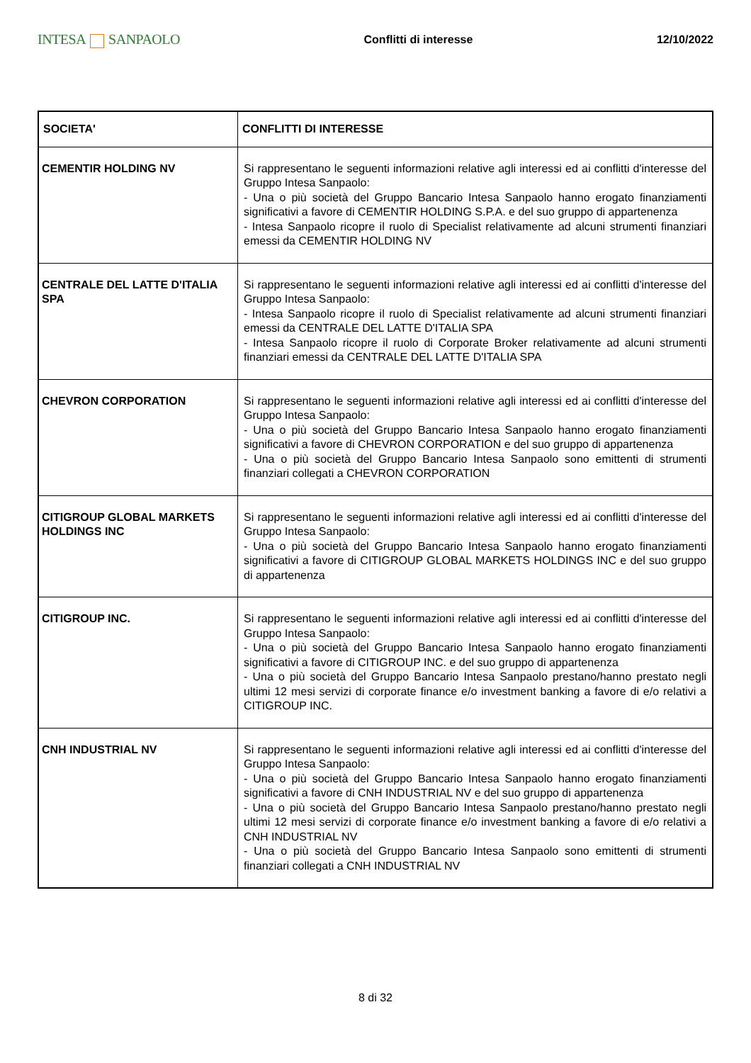INTESA SANPAOLO
Conflitti di interesse 12/10/2022
| SOCIETA' | CONFLITTI DI INTERESSE |
| --- | --- |
| CEMENTIR HOLDING NV | Si rappresentano le seguenti informazioni relative agli interessi ed ai conflitti d'interesse del Gruppo Intesa Sanpaolo: - Una o più società del Gruppo Bancario Intesa Sanpaolo hanno erogato finanziamenti significativi a favore di CEMENTIR HOLDING S.P.A. e del suo gruppo di appartenenza - Intesa Sanpaolo ricopre il ruolo di Specialist relativamente ad alcuni strumenti finanziari emessi da CEMENTIR HOLDING NV |
| CENTRALE DEL LATTE D'ITALIA SPA | Si rappresentano le seguenti informazioni relative agli interessi ed ai conflitti d'interesse del Gruppo Intesa Sanpaolo: - Intesa Sanpaolo ricopre il ruolo di Specialist relativamente ad alcuni strumenti finanziari emessi da CENTRALE DEL LATTE D'ITALIA SPA - Intesa Sanpaolo ricopre il ruolo di Corporate Broker relativamente ad alcuni strumenti finanziari emessi da CENTRALE DEL LATTE D'ITALIA SPA |
| CHEVRON CORPORATION | Si rappresentano le seguenti informazioni relative agli interessi ed ai conflitti d'interesse del Gruppo Intesa Sanpaolo: - Una o più società del Gruppo Bancario Intesa Sanpaolo hanno erogato finanziamenti significativi a favore di CHEVRON CORPORATION e del suo gruppo di appartenenza - Una o più società del Gruppo Bancario Intesa Sanpaolo sono emittenti di strumenti finanziari collegati a CHEVRON CORPORATION |
| CITIGROUP GLOBAL MARKETS HOLDINGS INC | Si rappresentano le seguenti informazioni relative agli interessi ed ai conflitti d'interesse del Gruppo Intesa Sanpaolo: - Una o più società del Gruppo Bancario Intesa Sanpaolo hanno erogato finanziamenti significativi a favore di CITIGROUP GLOBAL MARKETS HOLDINGS INC e del suo gruppo di appartenenza |
| CITIGROUP INC. | Si rappresentano le seguenti informazioni relative agli interessi ed ai conflitti d'interesse del Gruppo Intesa Sanpaolo: - Una o più società del Gruppo Bancario Intesa Sanpaolo hanno erogato finanziamenti significativi a favore di CITIGROUP INC. e del suo gruppo di appartenenza - Una o più società del Gruppo Bancario Intesa Sanpaolo prestano/hanno prestato negli ultimi 12 mesi servizi di corporate finance e/o investment banking a favore di e/o relativi a CITIGROUP INC. |
| CNH INDUSTRIAL NV | Si rappresentano le seguenti informazioni relative agli interessi ed ai conflitti d'interesse del Gruppo Intesa Sanpaolo: - Una o più società del Gruppo Bancario Intesa Sanpaolo hanno erogato finanziamenti significativi a favore di CNH INDUSTRIAL NV e del suo gruppo di appartenenza - Una o più società del Gruppo Bancario Intesa Sanpaolo prestano/hanno prestato negli ultimi 12 mesi servizi di corporate finance e/o investment banking a favore di e/o relativi a CNH INDUSTRIAL NV - Una o più società del Gruppo Bancario Intesa Sanpaolo sono emittenti di strumenti finanziari collegati a CNH INDUSTRIAL NV |
8 di 32